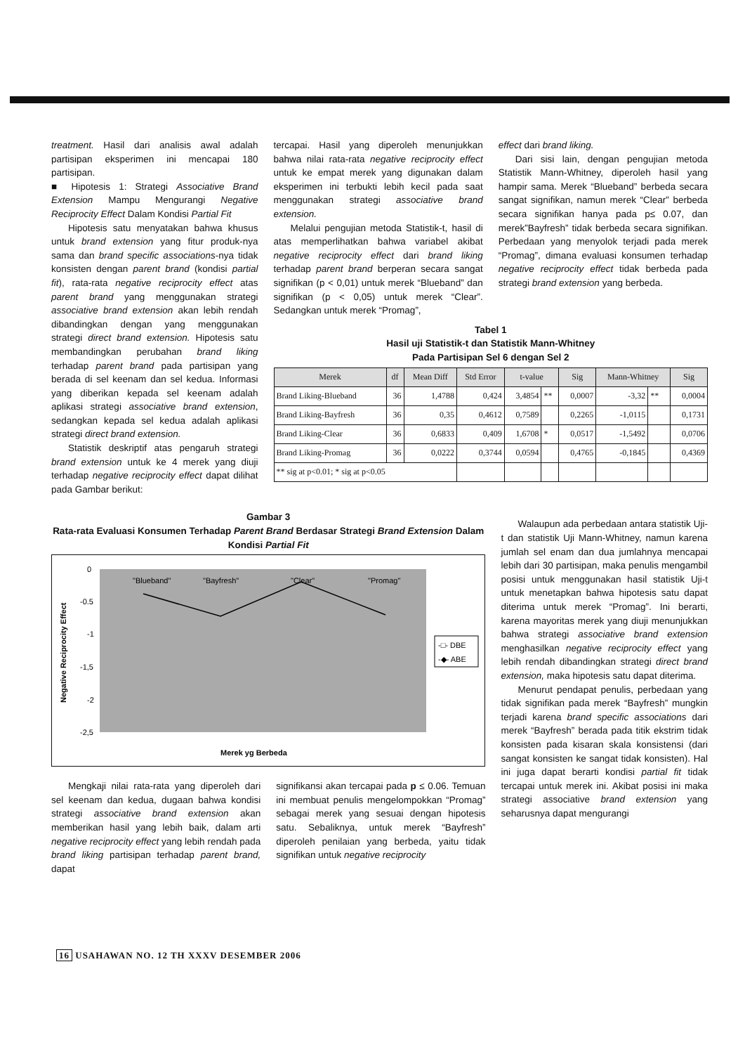treatment. Hasil dari analisis awal adalah partisipan eksperimen ini mencapai 180 partisipan.
■ Hipotesis 1: Strategi Associative Brand Extension Mampu Mengurangi Negative Reciprocity Effect Dalam Kondisi Partial Fit
Hipotesis satu menyatakan bahwa khusus untuk brand extension yang fitur produk-nya sama dan brand specific associations-nya tidak konsisten dengan parent brand (kondisi partial fit), rata-rata negative reciprocity effect atas parent brand yang menggunakan strategi associative brand extension akan lebih rendah dibandingkan dengan yang menggunakan strategi direct brand extension. Hipotesis satu membandingkan perubahan brand liking terhadap parent brand pada partisipan yang berada di sel keenam dan sel kedua. Informasi yang diberikan kepada sel keenam adalah aplikasi strategi associative brand extension, sedangkan kepada sel kedua adalah aplikasi strategi direct brand extension.
Statistik deskriptif atas pengaruh strategi brand extension untuk ke 4 merek yang diuji terhadap negative reciprocity effect dapat dilihat pada Gambar berikut:
tercapai. Hasil yang diperoleh menunjukkan bahwa nilai rata-rata negative reciprocity effect untuk ke empat merek yang digunakan dalam eksperimen ini terbukti lebih kecil pada saat menggunakan strategi associative brand extension.
Melalui pengujian metoda Statistik-t, hasil di atas memperlihatkan bahwa variabel akibat negative reciprocity effect dari brand liking terhadap parent brand berperan secara sangat signifikan (p < 0,01) untuk merek “Blueband” dan signifikan (p < 0,05) untuk merek “Clear”. Sedangkan untuk merek “Promag”,
effect dari brand liking.
Dari sisi lain, dengan pengujian metoda Statistik Mann-Whitney, diperoleh hasil yang hampir sama. Merek “Blueband” berbeda secara sangat signifikan, namun merek “Clear” berbeda secara signifikan hanya pada p≤ 0.07, dan merek”Bayfresh” tidak berbeda secara signifikan. Perbedaan yang menyolok terjadi pada merek “Promag”, dimana evaluasi konsumen terhadap negative reciprocity effect tidak berbeda pada strategi brand extension yang berbeda.
Tabel 1
Hasil uji Statistik-t dan Statistik Mann-Whitney
Pada Partisipan Sel 6 dengan Sel 2
| Merek | df | Mean Diff | Std Error | t-value | | Sig | Mann-Whitney | | Sig |
| --- | --- | --- | --- | --- | --- | --- | --- | --- | --- |
| Brand Liking-Blueband | 36 | 1,4788 | 0,424 | 3,4854 | ** | 0,0007 | -3,32 | ** | 0,0004 |
| Brand Liking-Bayfresh | 36 | 0,35 | 0,4612 | 0,7589 | | 0,2265 | -1,0115 | | 0,1731 |
| Brand Liking-Clear | 36 | 0,6833 | 0,409 | 1,6708 | * | 0,0517 | -1,5492 | | 0,0706 |
| Brand Liking-Promag | 36 | 0,0222 | 0,3744 | 0,0594 | | 0,4765 | -0,1845 | | 0,4369 |
| ** sig at p<0.01; * sig at p<0.05 | | | | | | | | | |
Gambar 3
Rata-rata Evaluasi Konsumen Terhadap Parent Brand Berdasar Strategi Brand Extension Dalam Kondisi Partial Fit
0
-0.5
-1
-1,5
-2
-2,5
Negative Reciprocity Effect
"Blueband"
"Bayfresh"
"Clear"
"Promag"
-□- DBE
-◆- ABE
Merek yg Berbeda
Mengkaji nilai rata-rata yang diperoleh dari sel keenam dan kedua, dugaan bahwa kondisi strategi associative brand extension akan memberikan hasil yang lebih baik, dalam arti negative reciprocity effect yang lebih rendah pada brand liking partisipan terhadap parent brand, dapat
signifikansi akan tercapai pada p ≤ 0.06. Temuan ini membuat penulis mengelompokkan “Promag” sebagai merek yang sesuai dengan hipotesis satu. Sebaliknya, untuk merek “Bayfresh” diperoleh penilaian yang berbeda, yaitu tidak signifikan untuk negative reciprocity
Walaupun ada perbedaan antara statistik Uji-t dan statistik Uji Mann-Whitney, namun karena jumlah sel enam dan dua jumlahnya mencapai lebih dari 30 partisipan, maka penulis mengambil posisi untuk menggunakan hasil statistik Uji-t untuk menetapkan bahwa hipotesis satu dapat diterima untuk merek “Promag”. Ini berarti, karena mayoritas merek yang diuji menunjukkan bahwa strategi associative brand extension menghasilkan negative reciprocity effect yang lebih rendah dibandingkan strategi direct brand extension, maka hipotesis satu dapat diterima.
Menurut pendapat penulis, perbedaan yang tidak signifikan pada merek “Bayfresh” mungkin terjadi karena brand specific associations dari merek “Bayfresh” berada pada titik ekstrim tidak konsisten pada kisaran skala konsistensi (dari sangat konsisten ke sangat tidak konsisten). Hal ini juga dapat berarti kondisi partial fit tidak tercapai untuk merek ini. Akibat posisi ini maka strategi associative brand extension yang seharusnya dapat mengurangi
16 USAHAWAN NO. 12 TH XXXV DESEMBER 2006